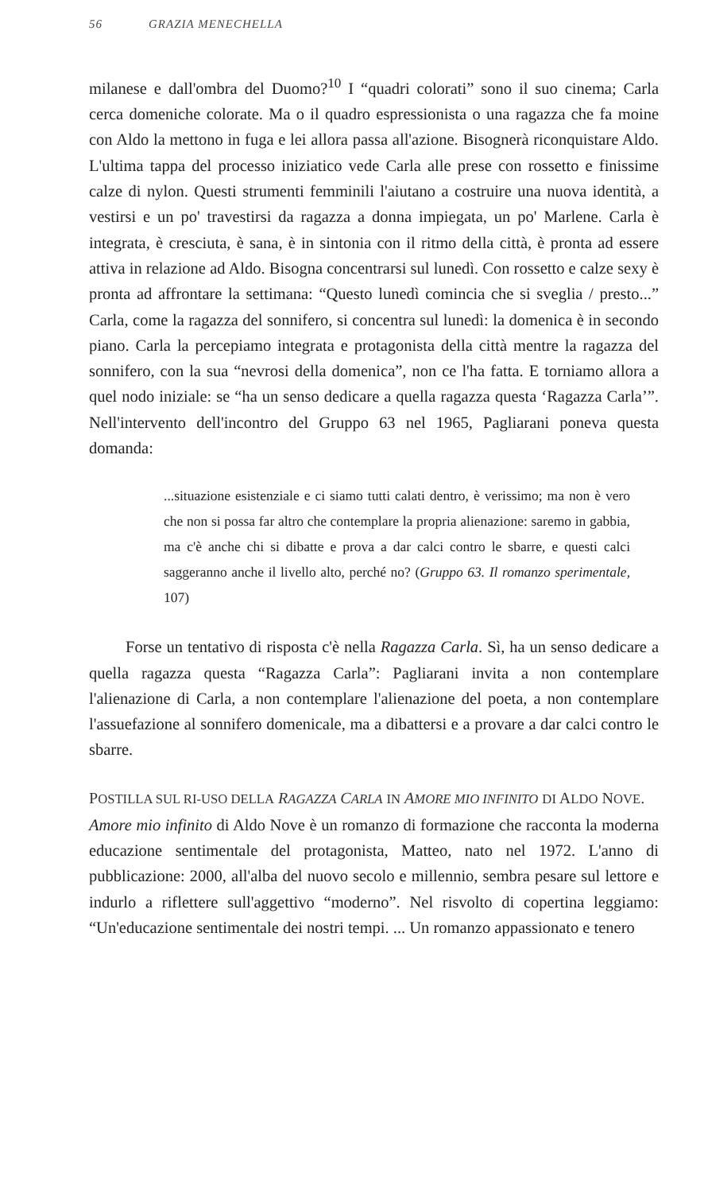56 GRAZIA MENECHELLA
milanese e dall'ombra del Duomo?<sup>10</sup> I “quadri colorati” sono il suo cinema; Carla cerca domeniche colorate. Ma o il quadro espressionista o una ragazza che fa moine con Aldo la mettono in fuga e lei allora passa all'azione. Bisognerà riconquistare Aldo. L'ultima tappa del processo iniziatico vede Carla alle prese con rossetto e finissime calze di nylon. Questi strumenti femminili l'aiutano a costruire una nuova identità, a vestirsi e un po' travestirsi da ragazza a donna impiegata, un po' Marlene. Carla è integrata, è cresciuta, è sana, è in sintonia con il ritmo della città, è pronta ad essere attiva in relazione ad Aldo. Bisogna concentrarsi sul lunedì. Con rossetto e calze sexy è pronta ad affrontare la settimana: “Questo lunedì comincia che si sveglia / presto...” Carla, come la ragazza del sonnifero, si concentra sul lunedì: la domenica è in secondo piano. Carla la percepiamo integrata e protagonista della città mentre la ragazza del sonnifero, con la sua “nevrosi della domenica”, non ce l'ha fatta. E torniamo allora a quel nodo iniziale: se “ha un senso dedicare a quella ragazza questa ‘Ragazza Carla’”. Nell'intervento dell'incontro del Gruppo 63 nel 1965, Pagliarani poneva questa domanda:
...situazione esistenziale e ci siamo tutti calati dentro, è verissimo; ma non è vero che non si possa far altro che contemplare la propria alienazione: saremo in gabbia, ma c'è anche chi si dibatte e prova a dar calci contro le sbarre, e questi calci saggeranno anche il livello alto, perché no? (Gruppo 63. Il romanzo sperimentale, 107)
Forse un tentativo di risposta c'è nella Ragazza Carla. Sì, ha un senso dedicare a quella ragazza questa “Ragazza Carla”: Pagliarani invita a non contemplare l'alienazione di Carla, a non contemplare l'alienazione del poeta, a non contemplare l'assuefazione al sonnifero domenicale, ma a dibattersi e a provare a dar calci contro le sbarre.
POSTILLA SUL RI-USO DELLA RAGAZZA CARLA IN AMORE MIO INFINITO DI ALDO NOVE.
Amore mio infinito di Aldo Nove è un romanzo di formazione che racconta la moderna educazione sentimentale del protagonista, Matteo, nato nel 1972. L'anno di pubblicazione: 2000, all'alba del nuovo secolo e millennio, sembra pesare sul lettore e indurlo a riflettere sull'aggettivo “moderno”. Nel risvolto di copertina leggiamo: “Un'educazione sentimentale dei nostri tempi. ... Un romanzo appassionato e tenero